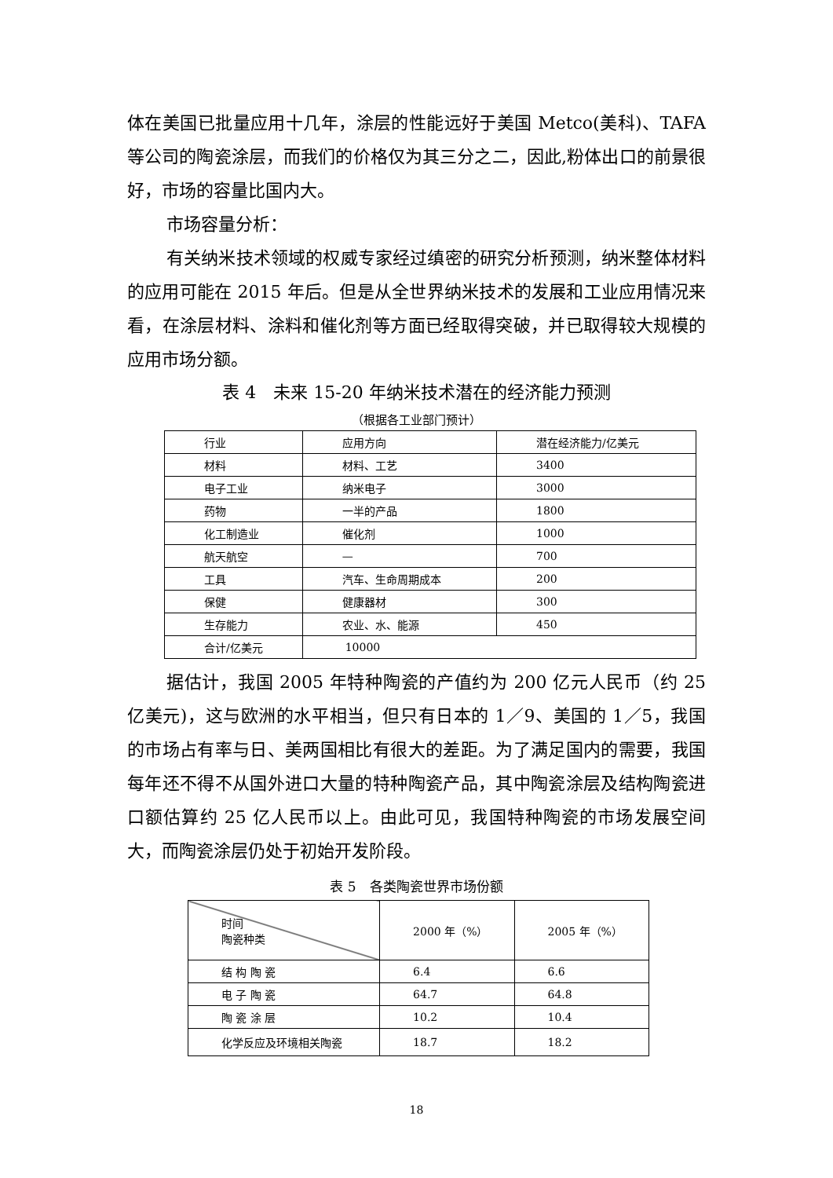体在美国已批量应用十几年，涂层的性能远好于美国 Metco(美科)、TAFA 等公司的陶瓷涂层，而我们的价格仅为其三分之二，因此,粉体出口的前景很好，市场的容量比国内大。
市场容量分析：
有关纳米技术领域的权威专家经过缜密的研究分析预测，纳米整体材料的应用可能在 2015 年后。但是从全世界纳米技术的发展和工业应用情况来看，在涂层材料、涂料和催化剂等方面已经取得突破，并已取得较大规模的应用市场分额。
表 4　未来 15-20 年纳米技术潜在的经济能力预测
（根据各工业部门预计）
| 行业 | 应用方向 | 潜在经济能力/亿美元 |
| --- | --- | --- |
| 材料 | 材料、工艺 | 3400 |
| 电子工业 | 纳米电子 | 3000 |
| 药物 | 一半的产品 | 1800 |
| 化工制造业 | 催化剂 | 1000 |
| 航天航空 | — | 700 |
| 工具 | 汽车、生命周期成本 | 200 |
| 保健 | 健康器材 | 300 |
| 生存能力 | 农业、水、能源 | 450 |
| 合计/亿美元 | 10000 | |
据估计，我国 2005 年特种陶瓷的产值约为 200 亿元人民币（约 25 亿美元)，这与欧洲的水平相当，但只有日本的 1／9、美国的 1／5，我国的市场占有率与日、美两国相比有很大的差距。为了满足国内的需要，我国每年还不得不从国外进口大量的特种陶瓷产品，其中陶瓷涂层及结构陶瓷进口额估算约 25 亿人民币以上。由此可见，我国特种陶瓷的市场发展空间大，而陶瓷涂层仍处于初始开发阶段。
表 5　各类陶瓷世界市场份额
| 时间 陶瓷种类 | 2000 年（%） | 2005 年（%） |
| --- | --- | --- |
| 结 构 陶 瓷 | 6.4 | 6.6 |
| 电 子 陶 瓷 | 64.7 | 64.8 |
| 陶 瓷 涂 层 | 10.2 | 10.4 |
| 化学反应及环境相关陶瓷 | 18.7 | 18.2 |
18